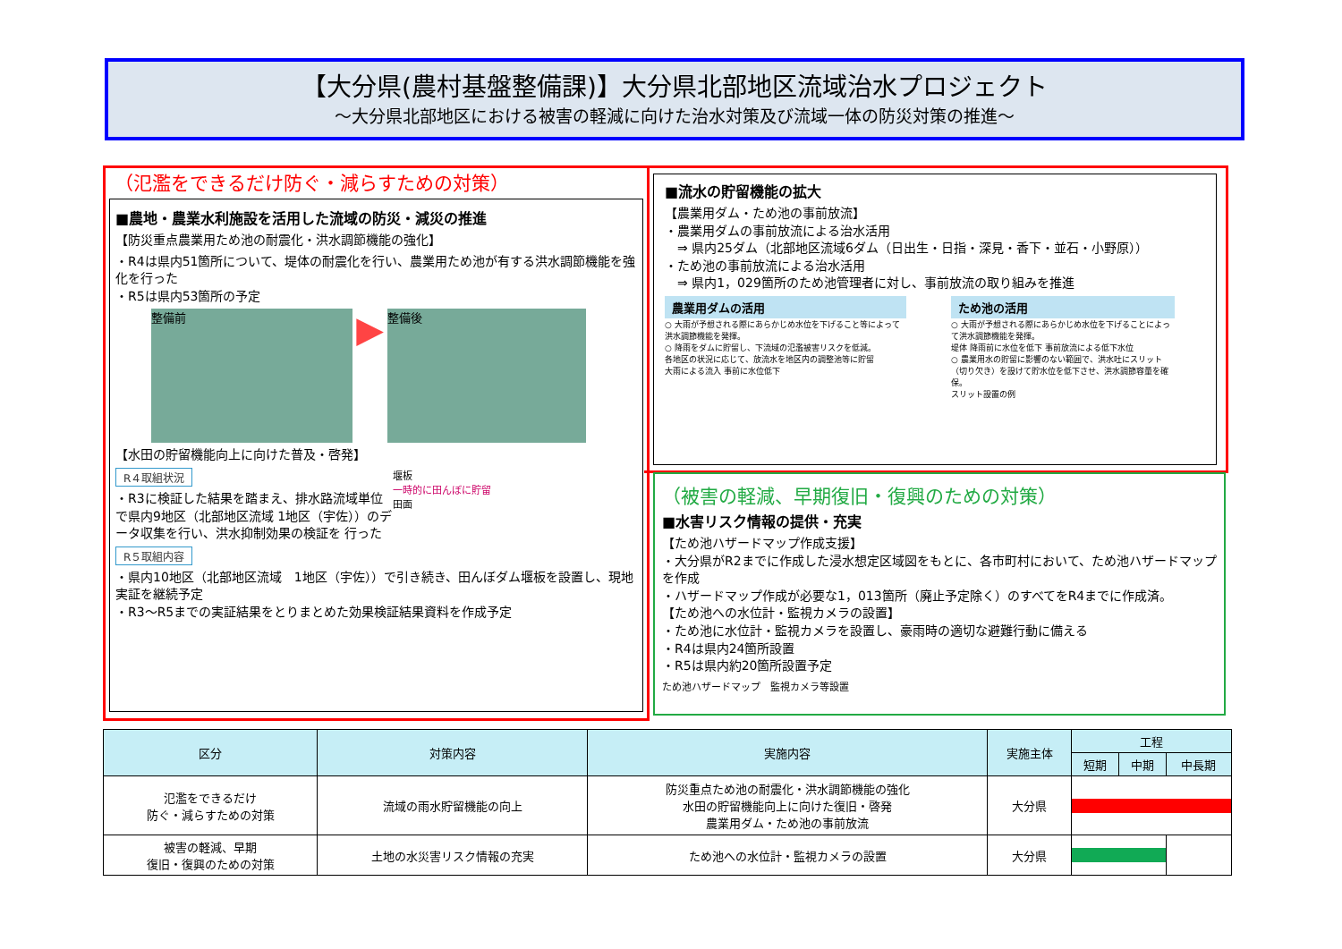【大分県(農村基盤整備課)】大分県北部地区流域治水プロジェクト
～大分県北部地区における被害の軽減に向けた治水対策及び流域一体の防災対策の推進～
（氾濫をできるだけ防ぐ・減らすための対策）
■農地・農業水利施設を活用した流域の防災・減災の推進
【防災重点農業用ため池の耐震化・洪水調節機能の強化】
・R4は県内51箇所について、堤体の耐震化を行い、農業用ため池が有する洪水調節機能を強化を行った
・R5は県内53箇所の予定
整備前 ▶ 整備後
【水田の貯留機能向上に向けた普及・啓発】
R４取組状況
・R3に検証した結果を踏まえ、排水路流域単位で県内9地区（北部地区流域 1地区（宇佐））のデータ収集を行い、洪水抑制効果の検証を 行った
R５取組内容
堰板
一時的に田んぼに貯留
田面
・県内10地区（北部地区流域　1地区（宇佐））で引き続き、田んぼダム堰板を設置し、現地実証を継続予定
・R3～R5までの実証結果をとりまとめた効果検証結果資料を作成予定
■流水の貯留機能の拡大
【農業用ダム・ため池の事前放流】
・農業用ダムの事前放流による治水活用
　⇒ 県内25ダム（北部地区流域6ダム（日出生・日指・深見・香下・並石・小野原））
・ため池の事前放流による治水活用
　⇒ 県内1，029箇所のため池管理者に対し、事前放流の取り組みを推進
農業用ダムの活用
○ 大雨が予想される際にあらかじめ水位を下げること等によって洪水調節機能を発揮。
○ 降雨をダムに貯留し、下流域の氾濫被害リスクを低減。
各地区の状況に応じて、放流水を地区内の調整池等に貯留
大雨による流入 事前に水位低下
ため池の活用
○ 大雨が予想される際にあらかじめ水位を下げることによって洪水調節機能を発揮。
堤体 降雨前に水位を低下 事前放流による低下水位
○ 農業用水の貯留に影響のない範囲で、洪水吐にスリット（切り欠き）を設けて貯水位を低下させ、洪水調節容量を確保。
スリット設置の例
（被害の軽減、早期復旧・復興のための対策）
■水害リスク情報の提供・充実
【ため池ハザードマップ作成支援】
・大分県がR2までに作成した浸水想定区域図をもとに、各市町村において、ため池ハザードマップを作成
・ハザードマップ作成が必要な1，013箇所（廃止予定除く）のすべてをR4までに作成済。
【ため池への水位計・監視カメラの設置】
・ため池に水位計・監視カメラを設置し、豪雨時の適切な避難行動に備える
・R4は県内24箇所設置
・R5は県内約20箇所設置予定
ため池ハザードマップ　監視カメラ等設置
| 区分 | 対策内容 | 実施内容 | 実施主体 | 工程 | | |
| --- | --- | --- | --- | --- | --- | --- |
| | | | | 短期 | 中期 | 中長期 |
| 氾濫をできるだけ 防ぐ・減らすための対策 | 流域の雨水貯留機能の向上 | 防災重点ため池の耐震化・洪水調節機能の強化 水田の貯留機能向上に向けた復旧・啓発 農業用ダム・ため池の事前放流 | 大分県 | | | |
| 被害の軽減、早期 復旧・復興のための対策 | 土地の水災害リスク情報の充実 | ため池への水位計・監視カメラの設置 | 大分県 | | | |